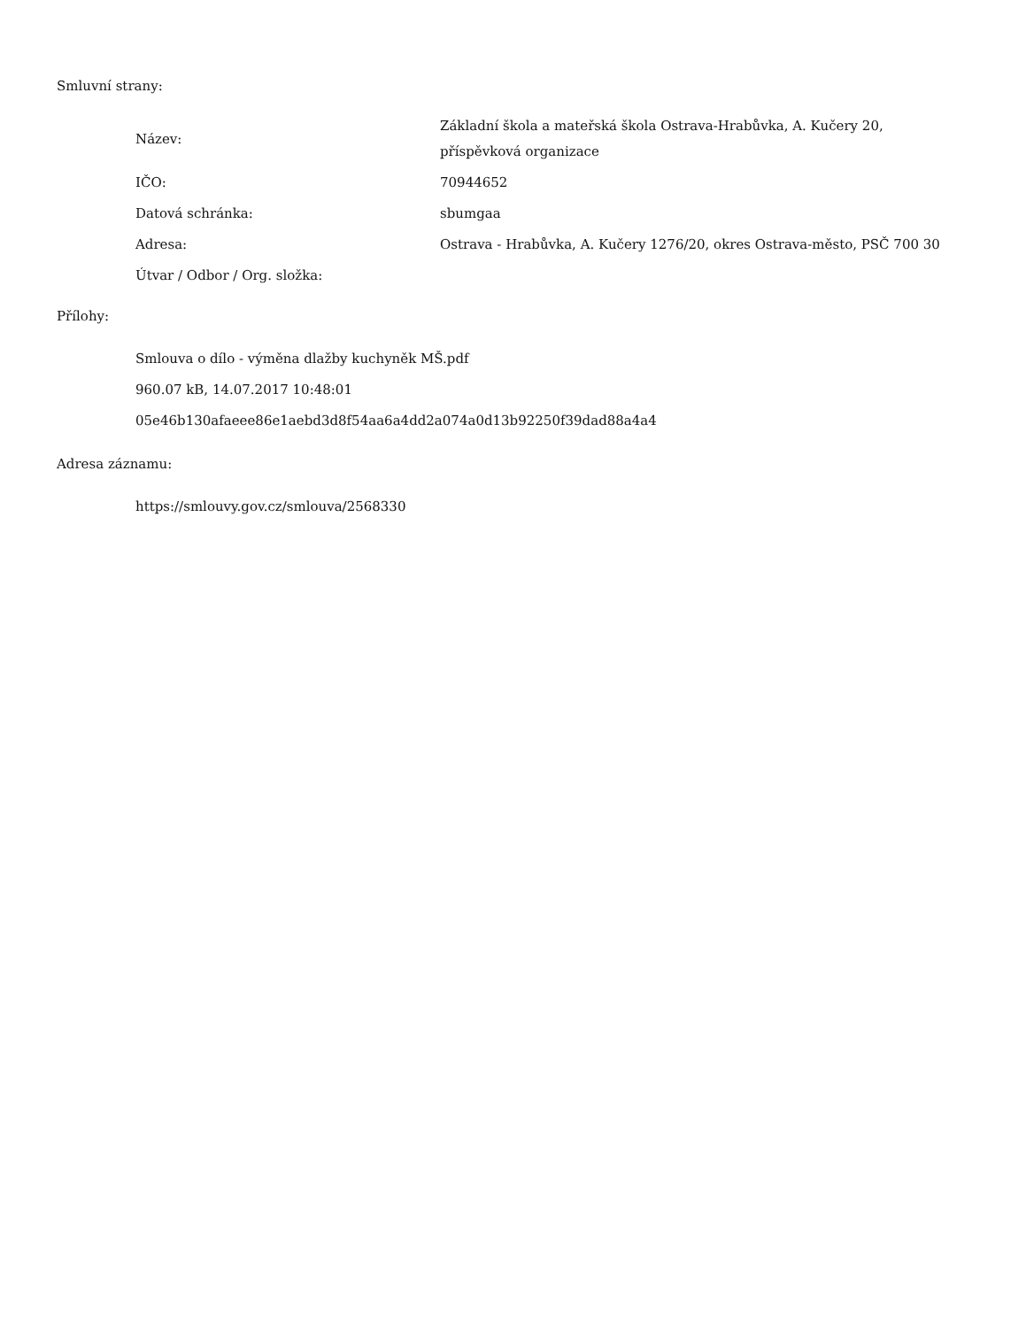Smluvní strany:
| Název: | Základní škola a mateřská škola Ostrava-Hrabůvka, A. Kučery 20, příspěvková organizace |
| IČO: | 70944652 |
| Datová schránka: | sbumgaa |
| Adresa: | Ostrava - Hrabůvka, A. Kučery 1276/20, okres Ostrava-město, PSČ 700 30 |
| Útvar / Odbor / Org. složka: | |
Přílohy:
Smlouva o dílo - výměna dlažby kuchyněk MŠ.pdf
960.07 kB, 14.07.2017 10:48:01
05e46b130afaeee86e1aebd3d8f54aa6a4dd2a074a0d13b92250f39dad88a4a4
Adresa záznamu:
https://smlouvy.gov.cz/smlouva/2568330